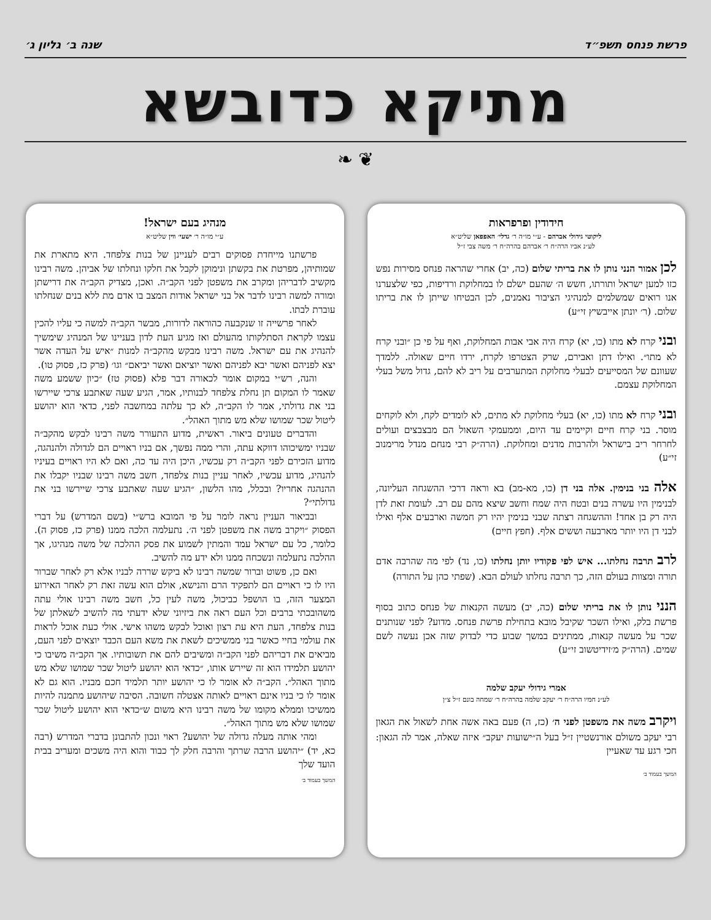פרשת פנחס תשפ״ד שנה ב׳ גליון ג׳
מתיקא כדובשא
❦ ❧
חידודין ופרפראות
ליקוטי גידולי אברהם - ע״י מו״ה ר׳ גדלי׳ האפפאן שליט״א
לע״נ אביו הרה״ח ר׳ אברהם בהרה״ח ר׳ משה צבי ז״ל
לכן אמור הנני נותן לו את בריתי שלום (כה, יב) אחרי שהראה פנחס מסירות נפש כזו למען ישראל ותורתו, חשש ה׳ שהעם ישלם לו במחלוקת ורדיפות, כפי שלצערנו אנו רואים שמשלמים למנהיגי הציבור נאמנים, לכן הבטיחו שייתן לו את בריתו שלום. (ר׳ יונתן אייבשיץ זי״ע)
ובני קרח לא מתו (כו, יא) קרח היה אבי אבות המחלוקת, ואף על פי כן ״ובני קרח לא מתו״. ואילו דתן ואבירם, שרק הצטרפו לקרח, ירדו חיים שאולה. ללמדך שעוונם של המסייעים לבעלי מחלוקת המתערבים על ריב לא להם, גדול משל בעלי המחלוקת עצמם.
ובני קרח לא מתו (כו, יא) בעלי מחלוקת לא מתים, לא לומדים לקח, ולא לוקחים מוסר. בני קרח חיים וקיימים עד היום, וממעמקי השאול הם מבצבצים ועולים לחרחר ריב בישראל ולהרבות מדנים ומחלוקת. (הרה״ק רבי מנחם מנדל מרימנוב זי״ע)
אלה בני בנימין. אלה בני דן (כו, מא-מב) בא וראה דרכי ההשגחה העליונה, לבנימין היו עשרה בנים ובטח היה שמח וחשב שיצא מהם עם רב. לעומת זאת לדן היה רק בן אחד! וההשגחה רצתה שבני בנימין יהיו רק חמשה וארבעים אלף ואילו לבני דן היו יותר מארבעה וששים אלף. (חפץ חיים)
לרב תרבה נחלתו... איש לפי פקודיו יותן נחלתו (כו, נד) לפי מה שהרבה אדם תורה ומצוות בעולם הזה, כך תרבה נחלתו לעולם הבא. (שפתי כהן על התורה)
הנני נותן לו את בריתי שלום (כה, יב) מעשה הקנאות של פנחס כתוב בסוף פרשת בלק, ואילו השכר שקיבל מובא בתחילת פרשת פנחס. מדוע? לפני שנותנים שכר על מעשה קנאות, ממתינים במשך שבוע כדי לבדוק שזה אכן נעשה לשם שמים. (הרה״ק מ׳זידיטשוב זי״ע)
אמרי גידולי יעקב שלמה
לע״נ חמיו הרה״ח ר׳ יעקב שלמה בהרה״ח ר׳ שמחה בונם ז״ל צ״ן
ויקרב משה את משפטן לפני ה׳ (כז, ה) פעם באה אשה אחת לשאול את הגאון רבי יעקב משולם אורנשטיין ז״ל בעל ה״ישועות יעקב״ איזה שאלה, אמר לה הגאון: חכי רגע עד שאעיין
המשך בעמוד ב׳
מנהיג בעם ישראל!
ע״י מו״ה ר׳ ישעי׳ ווין שליט״א
פרשתנו מייחדת פסוקים רבים לעניינן של בנות צלפחד. היא מתארת את שמותיהן, מפרטת את בקשתן ונימוקן לקבל את חלקו ונחלתו של אביהן. משה רבינו מקשיב לדבריהן ומקרב את משפטן לפני הקב״ה. ואכן, מצדיק הקב״ה את דרישתן ומורה למשה רבינו לדבר אל בני ישראל אודות המצב בו אדם מת ללא בנים שנחלתו עוברת לבתו.
לאחר פרשייה זו שנקבעה כהוראה לדורות, מבשר הקב״ה למשה כי עליו להכין עצמו לקראת הסתלקותו מהעולם ואז מגיע העת לדון בעניינו של המנהיג שימשיך להנהיג את עם ישראל. משה רבינו מבקש מהקב״ה למנות ״איש על העדה אשר יצא לפניהם ואשר יבא לפניהם ואשר יוציאם ואשר יביאם״ וגו׳ (פרק כז, פסוק טו).
והנה, רש״י במקום אומר לכאורה דבר פלא (פסוק טז) ״כיון ששמע משה שאמר לו המקום תן נחלת צלפחד לבנותיו, אמר, הגיע שעה שאתבע צרכי שיירשו בני את גדולתי, אמר לו הקב״ה, לא כך עלתה במחשבה לפני, כדאי הוא יהושע ליטול שכר שמושו שלא מש מתוך האהל״.
והדברים טעונים ביאור. ראשית, מדוע התעורר משה רבינו לבקש מהקב״ה שבניו ימשיכוהו דווקא עתה, והרי ממה נפשך, אם בניו ראויים הם לגדולה ולהנהגה, מדוע הזכירם לפני הקב״ה רק עכשיו, היכן היה עד כה, ואם לא היו ראויים בעיניו להנהיג, מדוע עכשיו, לאחר עניין בנות צלפחד, חשב משה רבינו שבניו יקבלו את ההנהגה אחריו? ובכלל, מהו הלשון, ״הגיע שעה שאתבע צרכי שיירשו בני את גדולתי״?
ובביאור העניין נראה לומר על פי המובא ברש״י (בשם המדרש) על דברי הפסוק ״ויקרב משה את משפטן לפני ה׳. נתעלמה הלכה ממנו (פרק כז, פסוק ה). כלומר, כל עם ישראל עמד והמתין לשמוע את פסק ההלכה של משה מנהיגו, אך ההלכה נתעלמה ונשכחה ממנו ולא ידע מה להשיב.
ואם כן, פשוט וברור שמשה רבינו לא ביקש שררה לבניו אלא רק לאחר שברור היו לו כי ראויים הם לתפקיד הרם והנישא, אולם הוא עשה זאת רק לאחר האירוע המצער הזה, בו הושפל כביכול, משה לעין כל, חשב משה רבינו אולי עתה משהובכתי ברבים וכל העם ראה את ביזיוני שלא ידעתי מה להשיב לשאלתן של בנות צלפחד, העת היא עת רצון ואוכל לבקש משהו אישי. אולי כעת אוכל לראות את עולמי בחיי כאשר בני ממשיכים לשאת את משא העם הכבד יוצאים לפני העם, מביאים את דבריהם לפני הקב״ה ומשיבים להם את תשובותיו. אך הקב״ה משיבו כי יהושע תלמידו הוא זה שיירש אותו, ״כדאי הוא יהושע ליטול שכר שמושו שלא מש מתוך האהל״. הקב״ה לא אומר לו כי יהושע יותר תלמיד חכם מבניו. הוא גם לא אומר לו כי בניו אינם ראויים לאותה אצטלה חשובה. הסיבה שיהושע מתמנה להיות ממשיכו וממלא מקומו של משה רבינו היא משום ש״כדאי הוא יהושע ליטול שכר שמושו שלא מש מתוך האהל״.
ומהי אותה מעלה גדולה של יהושע? ראוי ונכון להתבונן בדברי המדרש (רבה כא, יד) ״יהושע הרבה שרתך והרבה חלק לך כבוד והוא היה משכים ומעריב בבית הועד שלך
המשך בעמוד ב׳